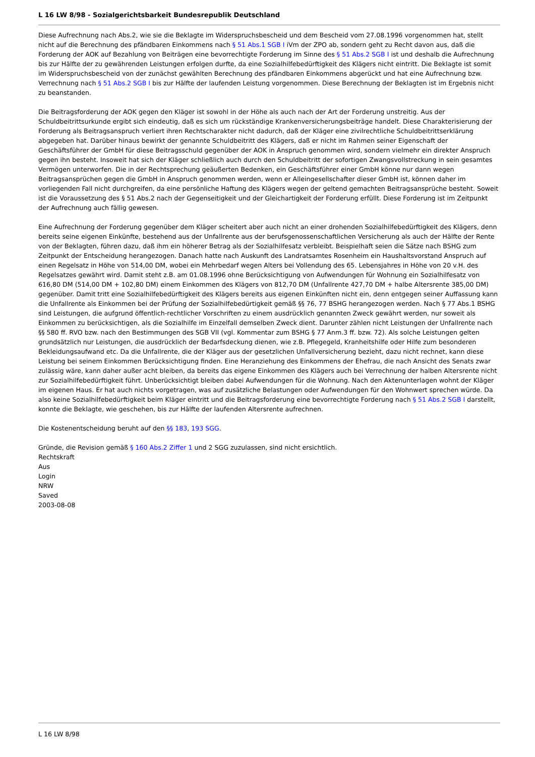L 16 LW 8/98 - Sozialgerichtsbarkeit Bundesrepublik Deutschland
Diese Aufrechnung nach Abs.2, wie sie die Beklagte im Widerspruchsbescheid und dem Bescheid vom 27.08.1996 vorgenommen hat, stellt nicht auf die Berechnung des pfändbaren Einkommens nach § 51 Abs.1 SGB I iVm der ZPO ab, sondern geht zu Recht davon aus, daß die Forderung der AOK auf Bezahlung von Beiträgen eine bevorrechtigte Forderung im Sinne des § 51 Abs.2 SGB I ist und deshalb die Aufrechnung bis zur Hälfte der zu gewährenden Leistungen erfolgen durfte, da eine Sozialhilfebedürftigkeit des Klägers nicht eintritt. Die Beklagte ist somit im Widerspruchsbescheid von der zunächst gewählten Berechnung des pfändbaren Einkommens abgerückt und hat eine Aufrechnung bzw. Verrechnung nach § 51 Abs.2 SGB I bis zur Hälfte der laufenden Leistung vorgenommen. Diese Berechnung der Beklagten ist im Ergebnis nicht zu beanstanden.
Die Beitragsforderung der AOK gegen den Kläger ist sowohl in der Höhe als auch nach der Art der Forderung unstreitig. Aus der Schuldbeitrittsurkunde ergibt sich eindeutig, daß es sich um rückständige Krankenversicherungsbeiträge handelt. Diese Charakterisierung der Forderung als Beitragsanspruch verliert ihren Rechtscharakter nicht dadurch, daß der Kläger eine zivilrechtliche Schuldbeitrittserklärung abgegeben hat. Darüber hinaus bewirkt der genannte Schuldbeitritt des Klägers, daß er nicht im Rahmen seiner Eigenschaft der Geschäftsführer der GmbH für diese Beitragsschuld gegenüber der AOK in Anspruch genommen wird, sondern vielmehr ein direkter Anspruch gegen ihn besteht. Insoweit hat sich der Kläger schließlich auch durch den Schuldbeitritt der sofortigen Zwangsvollstreckung in sein gesamtes Vermögen unterworfen. Die in der Rechtsprechung geäußerten Bedenken, ein Geschäftsführer einer GmbH könne nur dann wegen Beitragsansprüchen gegen die GmbH in Anspruch genommen werden, wenn er Alleingesellschafter dieser GmbH ist, können daher im vorliegenden Fall nicht durchgreifen, da eine persönliche Haftung des Klägers wegen der geltend gemachten Beitragsansprüche besteht. Soweit ist die Voraussetzung des § 51 Abs.2 nach der Gegenseitigkeit und der Gleichartigkeit der Forderung erfüllt. Diese Forderung ist im Zeitpunkt der Aufrechnung auch fällig gewesen.
Eine Aufrechnung der Forderung gegenüber dem Kläger scheitert aber auch nicht an einer drohenden Sozialhilfebedürftigkeit des Klägers, denn bereits seine eigenen Einkünfte, bestehend aus der Unfallrente aus der berufsgenossenschaftlichen Versicherung als auch der Hälfte der Rente von der Beklagten, führen dazu, daß ihm ein höherer Betrag als der Sozialhilfesatz verbleibt. Beispielhaft seien die Sätze nach BSHG zum Zeitpunkt der Entscheidung herangezogen. Danach hatte nach Auskunft des Landratsamtes Rosenheim ein Haushaltsvorstand Anspruch auf einen Regelsatz in Höhe von 514,00 DM, wobei ein Mehrbedarf wegen Alters bei Vollendung des 65. Lebensjahres in Höhe von 20 v.H. des Regelsatzes gewährt wird. Damit steht z.B. am 01.08.1996 ohne Berücksichtigung von Aufwendungen für Wohnung ein Sozialhilfesatz von 616,80 DM (514,00 DM + 102,80 DM) einem Einkommen des Klägers von 812,70 DM (Unfallrente 427,70 DM + halbe Altersrente 385,00 DM) gegenüber. Damit tritt eine Sozialhilfebedürftigkeit des Klägers bereits aus eigenen Einkünften nicht ein, denn entgegen seiner Auffassung kann die Unfallrente als Einkommen bei der Prüfung der Sozialhilfebedürtigkeit gemäß §§ 76, 77 BSHG herangezogen werden. Nach § 77 Abs.1 BSHG sind Leistungen, die aufgrund öffentlich-rechtlicher Vorschriften zu einem ausdrücklich genannten Zweck gewährt werden, nur soweit als Einkommen zu berücksichtigen, als die Sozialhilfe im Einzelfall demselben Zweck dient. Darunter zählen nicht Leistungen der Unfallrente nach §§ 580 ff. RVO bzw. nach den Bestimmungen des SGB VII (vgl. Kommentar zum BSHG § 77 Anm.3 ff. bzw. 72). Als solche Leistungen gelten grundsätzlich nur Leistungen, die ausdrücklich der Bedarfsdeckung dienen, wie z.B. Pflegegeld, Kranheitshilfe oder Hilfe zum besonderen Bekleidungsaufwand etc. Da die Unfallrente, die der Kläger aus der gesetzlichen Unfallversicherung bezieht, dazu nicht rechnet, kann diese Leistung bei seinem Einkommen Berücksichtigung finden. Eine Heranziehung des Einkommens der Ehefrau, die nach Ansicht des Senats zwar zulässig wäre, kann daher außer acht bleiben, da bereits das eigene Einkommen des Klägers auch bei Verrechnung der halben Altersrente nicht zur Sozialhilfebedürftigkeit führt. Unberücksichtigt bleiben dabei Aufwendungen für die Wohnung. Nach den Aktenunterlagen wohnt der Kläger im eigenen Haus. Er hat auch nichts vorgetragen, was auf zusätzliche Belastungen oder Aufwendungen für den Wohnwert sprechen würde. Da also keine Sozialhilfebedürftigkeit beim Kläger eintritt und die Beitragsforderung eine bevorrechtigte Forderung nach § 51 Abs.2 SGB I darstellt, konnte die Beklagte, wie geschehen, bis zur Hälfte der laufenden Altersrente aufrechnen.
Die Kostenentscheidung beruht auf den §§ 183, 193 SGG.
Gründe, die Revision gemäß § 160 Abs.2 Ziffer 1 und 2 SGG zuzulassen, sind nicht ersichtlich.
Rechtskraft
Aus
Login
NRW
Saved
2003-08-08
L 16 LW 8/98